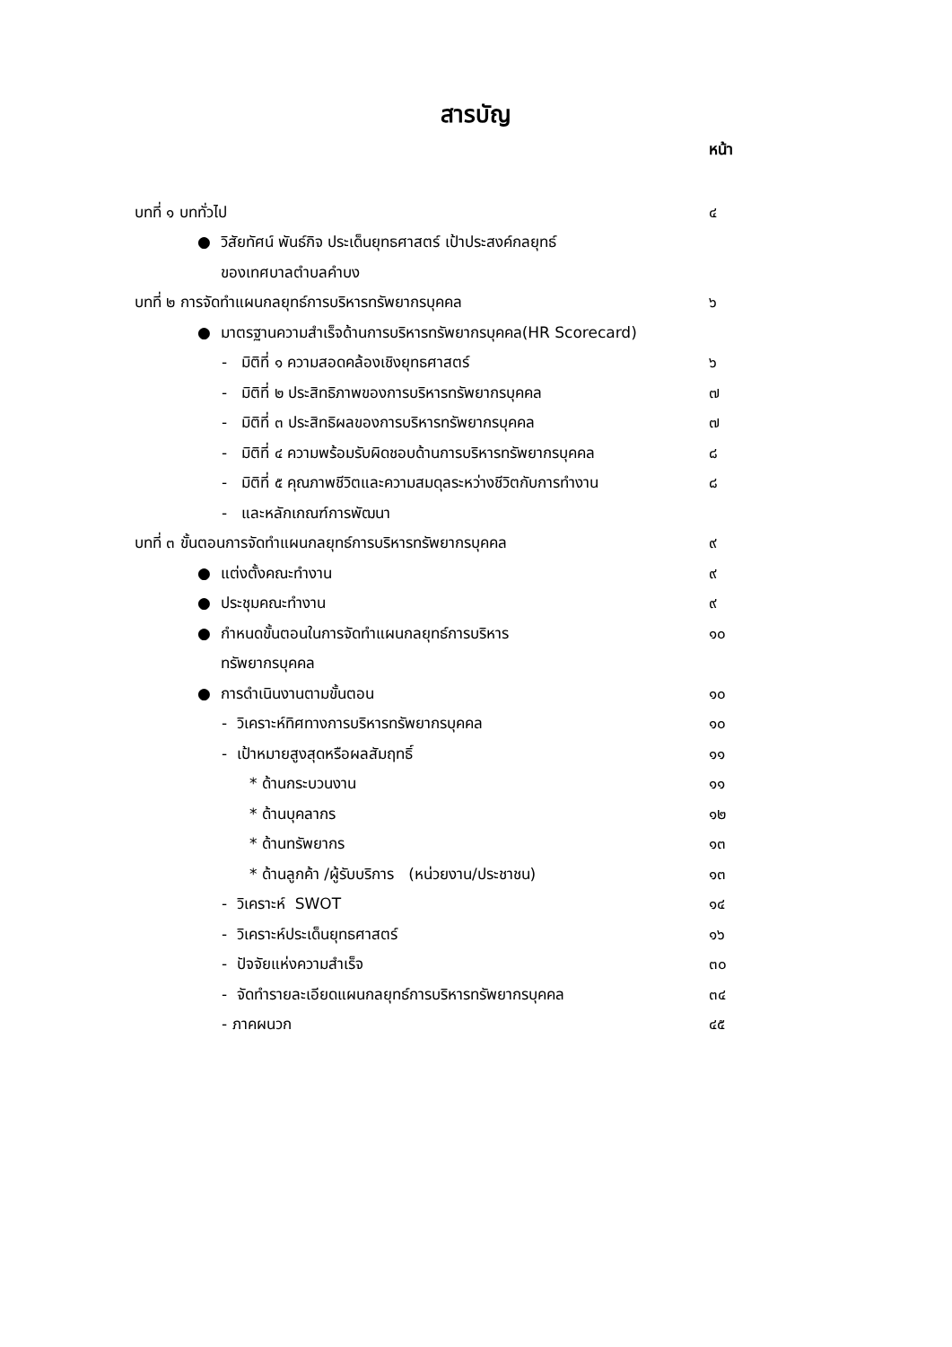สารบัญ
หน้า
| บทที่ ๑ บททั่วไป | ๔ |
| ● วิสัยทัศน์ พันธ์กิจ ประเด็นยุทธศาสตร์ เป้าประสงค์กลยุทธ์ | |
| ของเทศบาลตำบลคำบง | |
| บทที่ ๒ การจัดทำแผนกลยุทธ์การบริหารทรัพยากรบุคคล | ๖ |
| ● มาตรฐานความสำเร็จด้านการบริหารทรัพยากรบุคคล(HR Scorecard) | |
| - มิติที่ ๑ ความสอดคล้องเชิงยุทธศาสตร์ | ๖ |
| - มิติที่ ๒ ประสิทธิภาพของการบริหารทรัพยากรบุคคล | ๗ |
| - มิติที่ ๓ ประสิทธิผลของการบริหารทรัพยากรบุคคล | ๗ |
| - มิติที่ ๔ ความพร้อมรับผิดชอบด้านการบริหารทรัพยากรบุคคล | ๘ |
| - มิติที่ ๕ คุณภาพชีวิตและความสมดุลระหว่างชีวิตกับการทำงาน | ๘ |
| - และหลักเกณฑ์การพัฒนา | |
| บทที่ ๓ ขั้นตอนการจัดทำแผนกลยุทธ์การบริหารทรัพยากรบุคคล | ๙ |
| ● แต่งตั้งคณะทำงาน | ๙ |
| ● ประชุมคณะทำงาน | ๙ |
| ● กำหนดขั้นตอนในการจัดทำแผนกลยุทธ์การบริหาร | ๑๐ |
| ทรัพยากรบุคคล | |
| ● การดำเนินงานตามขั้นตอน | ๑๐ |
| - วิเคราะห์ทิศทางการบริหารทรัพยากรบุคคล | ๑๐ |
| - เป้าหมายสูงสุดหรือผลสัมฤทธิ์ | ๑๑ |
| * ด้านกระบวนงาน | ๑๑ |
| * ด้านบุคลากร | ๑๒ |
| * ด้านทรัพยากร | ๑๓ |
| * ด้านลูกค้า /ผู้รับบริการ (หน่วยงาน/ประชาชน) | ๑๓ |
| - วิเคราะห์ SWOT | ๑๔ |
| - วิเคราะห์ประเด็นยุทธศาสตร์ | ๑๖ |
| - ปัจจัยแห่งความสำเร็จ | ๓๐ |
| - จัดทำรายละเอียดแผนกลยุทธ์การบริหารทรัพยากรบุคคล | ๓๔ |
| - ภาคผนวก | ๔๕ |